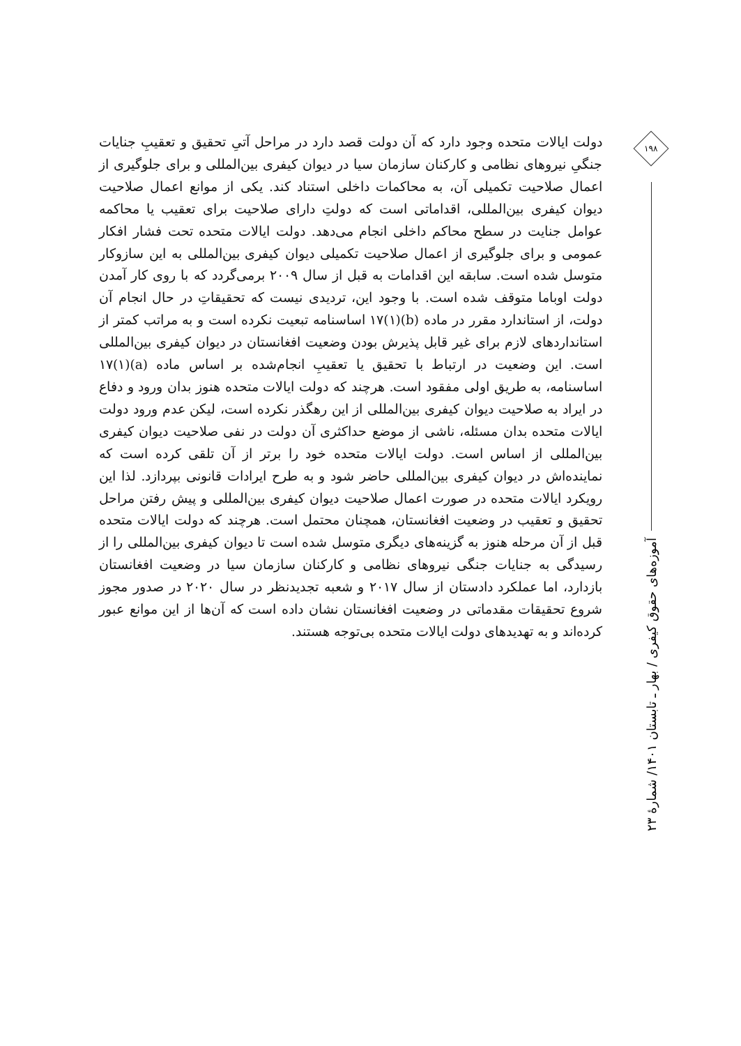دولت ایالات متحده وجود دارد که آن دولت قصد دارد در مراحل آتیِ تحقیق و تعقیبِ جنایات جنگیِ نیروهای نظامی و کارکنان سازمان سیا در دیوان کیفری بین‌المللی و برای جلوگیری از اعمال صلاحیت تکمیلی آن، به محاکمات داخلی استناد کند. یکی از موانع اعمال صلاحیت دیوان کیفری بین‌المللی، اقداماتی است که دولتِ دارای صلاحیت برای تعقیب یا محاکمه عوامل جنایت در سطح محاکم داخلی انجام می‌دهد. دولت ایالات متحده تحت فشار افکار عمومی و برای جلوگیری از اعمال صلاحیت تکمیلی دیوان کیفری بین‌المللی به این سازوکار متوسل شده است. سابقه این اقدامات به قبل از سال ۲۰۰۹ برمی‌گردد که با روی کار آمدن دولت اوباما متوقف شده است. با وجود این، تردیدی نیست که تحقیقاتِ در حال انجام آن دولت، از استاندارد مقرر در ماده (b)(۱)۱۷ اساسنامه تبعیت نکرده است و به مراتب کمتر از استانداردهای لازم برای غیر قابل پذیرش بودن وضعیت افغانستان در دیوان کیفری بین‌المللی است. این وضعیت در ارتباط با تحقیق یا تعقیبِ انجام‌شده بر اساس ماده (a)(۱)۱۷ اساسنامه، به طریق اولی مفقود است. هرچند که دولت ایالات متحده هنوز بدان ورود و دفاع در ایراد به صلاحیت دیوان کیفری بین‌المللی از این رهگذر نکرده است، لیکن عدم ورود دولت ایالات متحده بدان مسئله، ناشی از موضع حداکثری آن دولت در نفی صلاحیت دیوان کیفری بین‌المللی از اساس است. دولت ایالات متحده خود را برتر از آن تلقی کرده است که نماینده‌اش در دیوان کیفری بین‌المللی حاضر شود و به طرح ایرادات قانونی بپردازد. لذا این رویکرد ایالات متحده در صورت اعمال صلاحیت دیوان کیفری بین‌المللی و پیش رفتن مراحل تحقیق و تعقیب در وضعیت افغانستان، همچنان محتمل است. هرچند که دولت ایالات متحده قبل از آن مرحله هنوز به گزینه‌های دیگری متوسل شده است تا دیوان کیفری بین‌المللی را از رسیدگی به جنایات جنگی نیروهای نظامی و کارکنان سازمان سیا در وضعیت افغانستان بازدارد، اما عملکرد دادستان از سال ۲۰۱۷ و شعبه تجدیدنظر در سال ۲۰۲۰ در صدور مجوز شروع تحقیقات مقدماتی در وضعیت افغانستان نشان داده است که آن‌ها از این موانع عبور کرده‌اند و به تهدیدهای دولت ایالات متحده بی‌توجه هستند.
۱۹۸
آموزه‌های حقوق کیفری / بهار ـ تابستان ۱۴۰۱/ شمارهٔ ۲۳